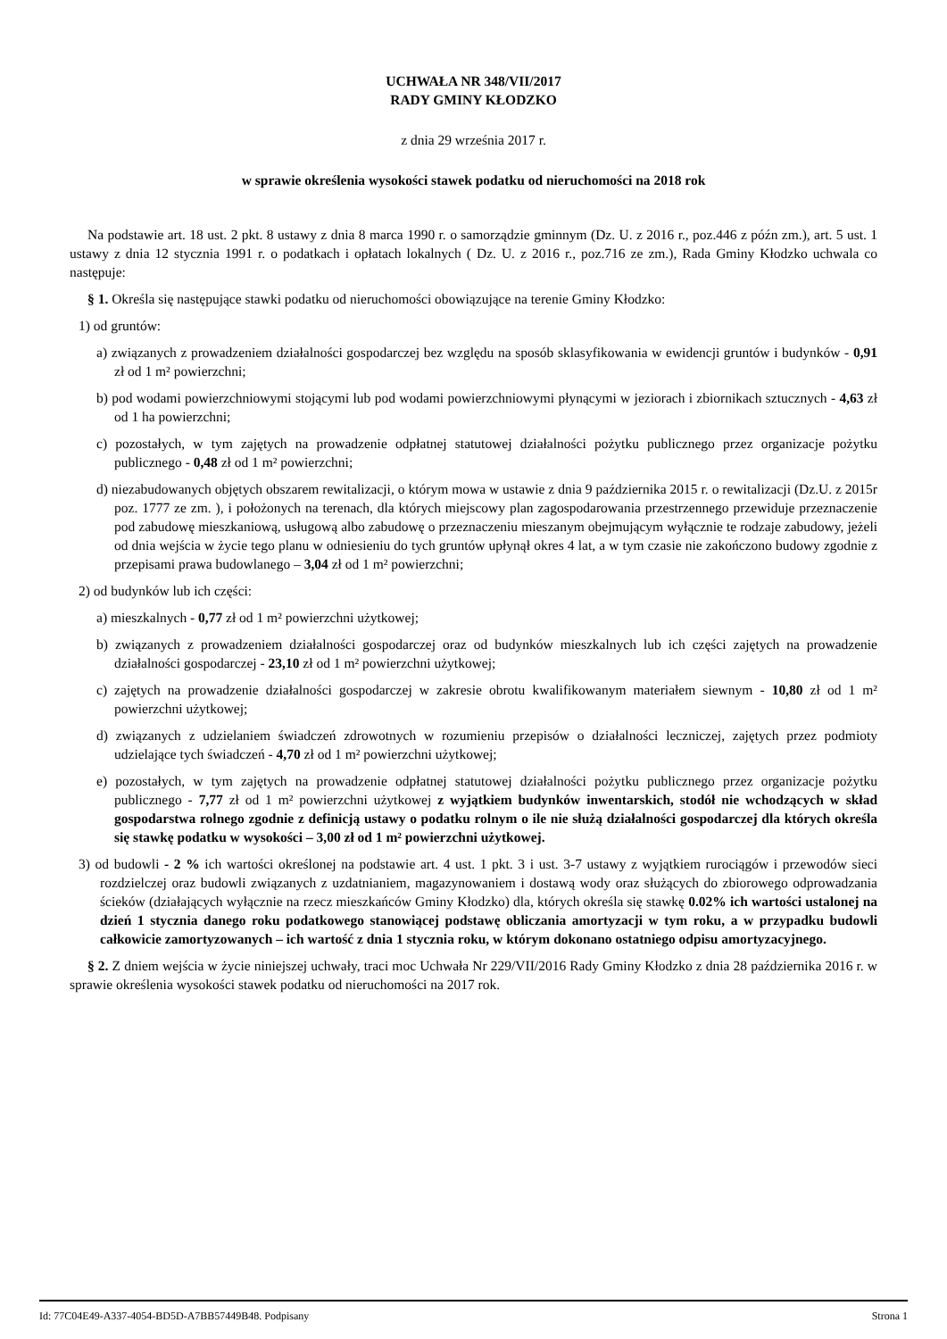UCHWAŁA NR 348/VII/2017
RADY GMINY KŁODZKO
z dnia 29 września 2017 r.
w sprawie określenia wysokości stawek podatku od nieruchomości na 2018 rok
Na podstawie art. 18 ust. 2 pkt. 8 ustawy z dnia 8 marca 1990 r. o samorządzie gminnym (Dz. U. z 2016 r., poz.446 z późn zm.), art. 5 ust. 1 ustawy z dnia 12 stycznia 1991 r. o podatkach i opłatach lokalnych ( Dz. U. z 2016 r., poz.716 ze zm.), Rada Gminy Kłodzko uchwala co następuje:
§ 1. Określa się następujące stawki podatku od nieruchomości obowiązujące na terenie Gminy Kłodzko:
1) od gruntów:
a) związanych z prowadzeniem działalności gospodarczej bez względu na sposób sklasyfikowania w ewidencji gruntów i budynków - 0,91 zł od 1 m² powierzchni;
b) pod wodami powierzchniowymi stojącymi lub pod wodami powierzchniowymi płynącymi w jeziorach i zbiornikach sztucznych - 4,63 zł od 1 ha powierzchni;
c) pozostałych, w tym zajętych na prowadzenie odpłatnej statutowej działalności pożytku publicznego przez organizacje pożytku publicznego - 0,48 zł od 1 m² powierzchni;
d) niezabudowanych objętych obszarem rewitalizacji, o którym mowa w ustawie z dnia 9 października 2015 r. o rewitalizacji (Dz.U. z 2015r poz. 1777 ze zm. ), i położonych na terenach, dla których miejscowy plan zagospodarowania przestrzennego przewiduje przeznaczenie pod zabudowę mieszkaniową, usługową albo zabudowę o przeznaczeniu mieszanym obejmującym wyłącznie te rodzaje zabudowy, jeżeli od dnia wejścia w życie tego planu w odniesieniu do tych gruntów upłynął okres 4 lat, a w tym czasie nie zakończono budowy zgodnie z przepisami prawa budowlanego – 3,04 zł od 1 m² powierzchni;
2) od budynków lub ich części:
a) mieszkalnych - 0,77 zł od 1 m² powierzchni użytkowej;
b) związanych z prowadzeniem działalności gospodarczej oraz od budynków mieszkalnych lub ich części zajętych na prowadzenie działalności gospodarczej - 23,10 zł od 1 m² powierzchni użytkowej;
c) zajętych na prowadzenie działalności gospodarczej w zakresie obrotu kwalifikowanym materiałem siewnym - 10,80 zł od 1 m² powierzchni użytkowej;
d) związanych z udzielaniem świadczeń zdrowotnych w rozumieniu przepisów o działalności leczniczej, zajętych przez podmioty udzielające tych świadczeń - 4,70 zł od 1 m² powierzchni użytkowej;
e) pozostałych, w tym zajętych na prowadzenie odpłatnej statutowej działalności pożytku publicznego przez organizacje pożytku publicznego - 7,77 zł od 1 m² powierzchni użytkowej z wyjątkiem budynków inwentarskich, stodół nie wchodzących w skład gospodarstwa rolnego zgodnie z definicją ustawy o podatku rolnym o ile nie służą działalności gospodarczej dla których określa się stawkę podatku w wysokości – 3,00 zł od 1 m² powierzchni użytkowej.
3) od budowli - 2 % ich wartości określonej na podstawie art. 4 ust. 1 pkt. 3 i ust. 3-7 ustawy z wyjątkiem rurociągów i przewodów sieci rozdzielczej oraz budowli związanych z uzdatnianiem, magazynowaniem i dostawą wody oraz służących do zbiorowego odprowadzania ścieków (działających wyłącznie na rzecz mieszkańców Gminy Kłodzko) dla, których określa się stawkę 0.02% ich wartości ustalonej na dzień 1 stycznia danego roku podatkowego stanowiącej podstawę obliczania amortyzacji w tym roku, a w przypadku budowli całkowicie zamortyzowanych – ich wartość z dnia 1 stycznia roku, w którym dokonano ostatniego odpisu amortyzacyjnego.
§ 2. Z dniem wejścia w życie niniejszej uchwały, traci moc Uchwała Nr 229/VII/2016 Rady Gminy Kłodzko z dnia 28 października 2016 r. w sprawie określenia wysokości stawek podatku od nieruchomości na 2017 rok.
Id: 77C04E49-A337-4054-BD5D-A7BB57449B48. Podpisany Strona 1